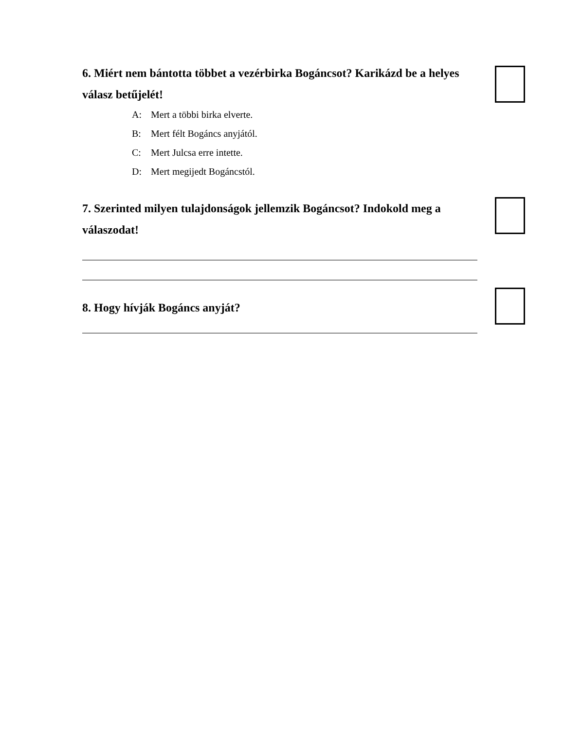6. Miért nem bántotta többet a vezérbirka Bogáncsot? Karikázd be a helyes válasz betűjelét!
A: Mert a többi birka elverte.
B: Mert félt Bogáncs anyjától.
C: Mert Julcsa erre intette.
D: Mert megijedt Bogáncstól.
7. Szerinted milyen tulajdonságok jellemzik Bogáncsot? Indokold meg a válaszodat!
8. Hogy hívják Bogáncs anyját?